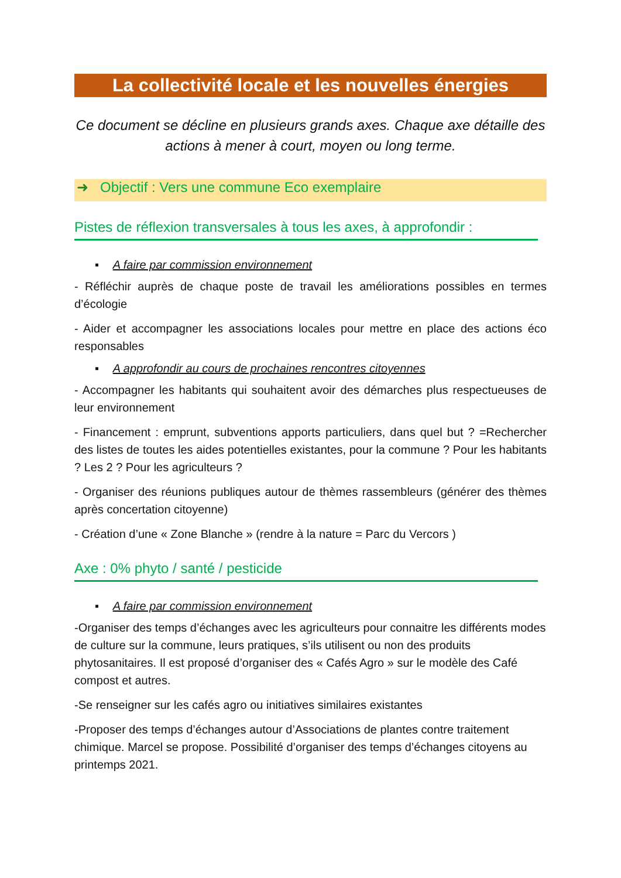La collectivité locale et les nouvelles énergies
Ce document se décline en plusieurs grands axes. Chaque axe détaille des actions à mener à court, moyen ou long terme.
➜ Objectif : Vers une commune Eco exemplaire
Pistes de réflexion transversales à tous les axes, à approfondir :
▪ A faire par commission environnement
- Réfléchir auprès de chaque poste de travail les améliorations possibles en termes d’écologie
- Aider et accompagner les associations locales pour mettre en place des actions éco responsables
▪ A approfondir au cours de prochaines rencontres citoyennes
- Accompagner les habitants qui souhaitent avoir des démarches plus respectueuses de leur environnement
- Financement : emprunt, subventions apports particuliers, dans quel but ? =Rechercher des listes de toutes les aides potentielles existantes, pour la commune ? Pour les habitants ? Les 2 ? Pour les agriculteurs ?
- Organiser des réunions publiques autour de thèmes rassembleurs (générer des thèmes après concertation citoyenne)
- Création d’une « Zone Blanche » (rendre à la nature = Parc du Vercors )
Axe : 0% phyto / santé / pesticide
▪ A faire par commission environnement
-Organiser des temps d’échanges avec les agriculteurs pour connaitre les différents modes de culture sur la commune, leurs pratiques, s’ils utilisent ou non des produits phytosanitaires. Il est proposé d’organiser des « Cafés Agro » sur le modèle des Café compost et autres.
-Se renseigner sur les cafés agro ou initiatives similaires existantes
-Proposer des temps d’échanges autour d’Associations de plantes contre traitement chimique. Marcel se propose. Possibilité d’organiser des temps d’échanges citoyens au printemps 2021.